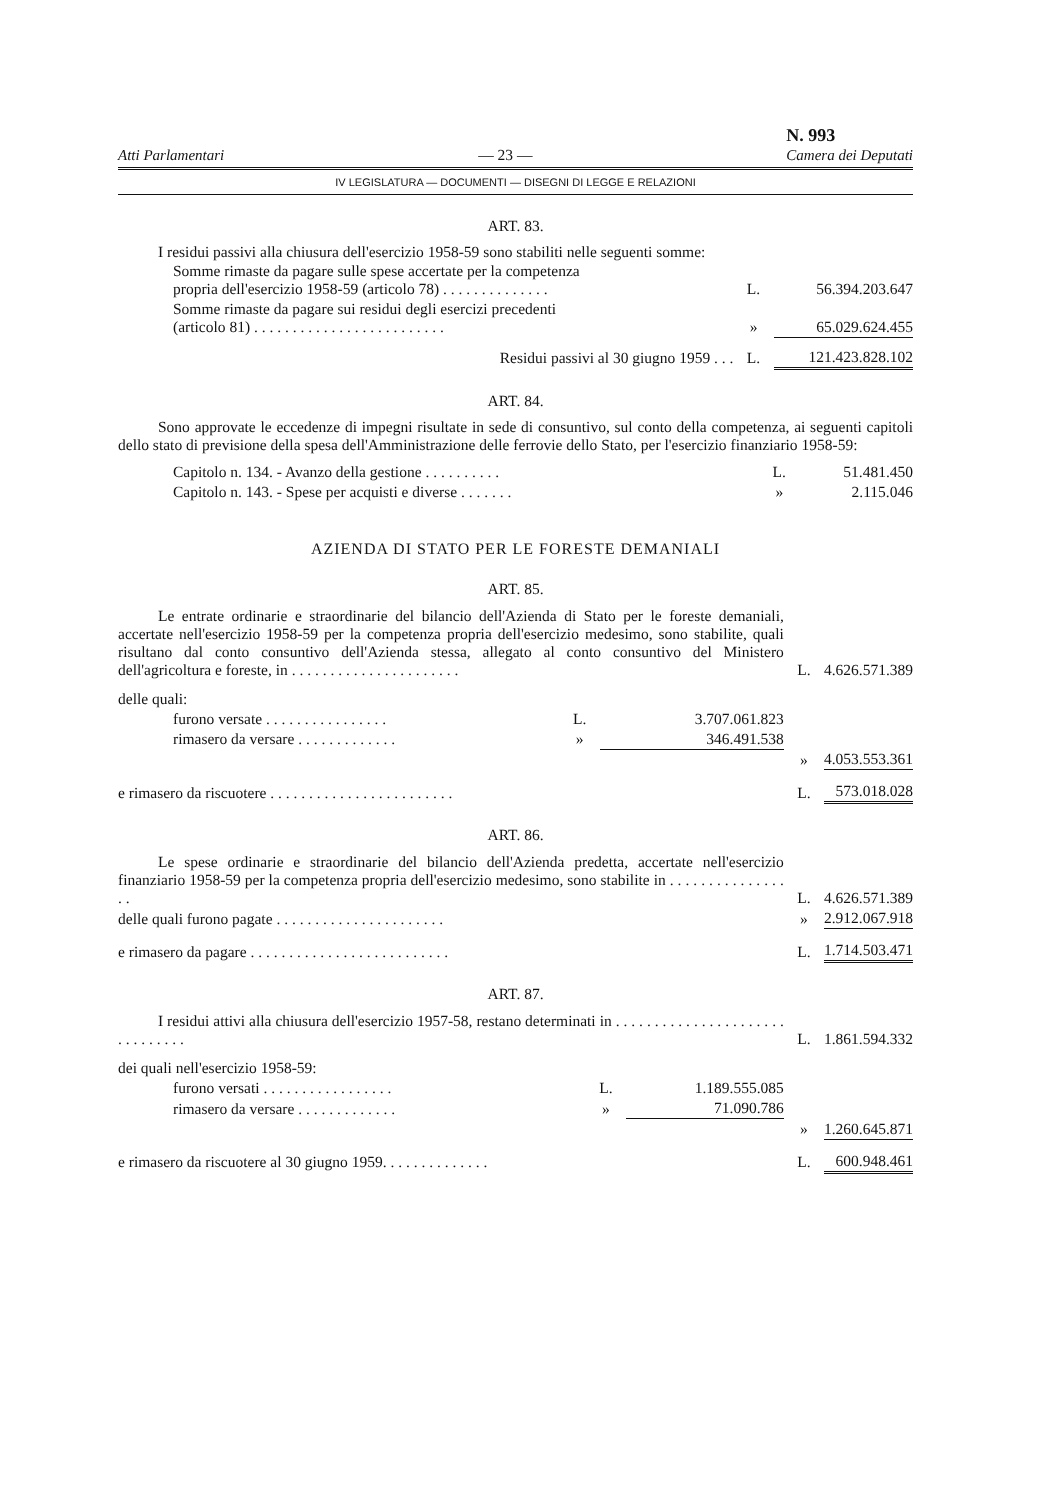Atti Parlamentari — 23 — N. 993
Camera dei Deputati
IV LEGISLATURA — DOCUMENTI — DISEGNI DI LEGGE E RELAZIONI
ART. 83.
I residui passivi alla chiusura dell'esercizio 1958-59 sono stabiliti nelle seguenti somme:
| Somme rimaste da pagare sulle spese accertate per la competenza propria dell'esercizio 1958-59 (articolo 78) . . . . . . . . . . . . . . | L. | 56.394.203.647 |
| Somme rimaste da pagare sui residui degli esercizi precedenti (articolo 81) . . . . . . . . . . . . . . . . . . . . . . . . . | » | 65.029.624.455 |
| Residui passivi al 30 giugno 1959 . . . | L. | 121.423.828.102 |
ART. 84.
Sono approvate le eccedenze di impegni risultate in sede di consuntivo, sul conto della competenza, ai seguenti capitoli dello stato di previsione della spesa dell'Amministrazione delle ferrovie dello Stato, per l'esercizio finanziario 1958-59:
| Capitolo n. 134. - Avanzo della gestione . . . . . . . . . . | L. | 51.481.450 |
| Capitolo n. 143. - Spese per acquisti e diverse . . . . . . . | » | 2.115.046 |
AZIENDA DI STATO PER LE FORESTE DEMANIALI
ART. 85.
| Le entrate ordinarie e straordinarie del bilancio dell'Azienda di Stato per le foreste demaniali, accertate nell'esercizio 1958-59 per la competenza propria dell'esercizio medesimo, sono stabilite, quali risultano dal conto consuntivo dell'Azienda stessa, allegato al conto consuntivo del Ministero dell'agricoltura e foreste, in . . . . . . . . . . . . . . . . . . . . . . | | | L. | 4.626.571.389 |
| delle quali: | | | | |
| furono versate . . . . . . . . . . . . . . . . | L. | 3.707.061.823 | | |
| rimasero da versare . . . . . . . . . . . . . | » | 346.491.538 | | |
| | | | » | 4.053.553.361 |
| e rimasero da riscuotere . . . . . . . . . . . . . . . . . . . . . . . . | | | L. | 573.018.028 |
ART. 86.
| Le spese ordinarie e straordinarie del bilancio dell'Azienda predetta, accertate nell'esercizio finanziario 1958-59 per la competenza propria dell'esercizio medesimo, sono stabilite in . . . . . . . . . . . . . . . . . | L. | 4.626.571.389 |
| delle quali furono pagate . . . . . . . . . . . . . . . . . . . . . . | » | 2.912.067.918 |
| e rimasero da pagare . . . . . . . . . . . . . . . . . . . . . . . . . . | L. | 1.714.503.471 |
ART. 87.
| I residui attivi alla chiusura dell'esercizio 1957-58, restano determinati in . . . . . . . . . . . . . . . . . . . . . . . . . . . . . . . | | | L. | 1.861.594.332 |
| dei quali nell'esercizio 1958-59: | | | | |
| furono versati . . . . . . . . . . . . . . . . . | L. | 1.189.555.085 | | |
| rimasero da versare . . . . . . . . . . . . . | » | 71.090.786 | | |
| | | | » | 1.260.645.871 |
| e rimasero da riscuotere al 30 giugno 1959. . . . . . . . . . . . . . | | | L. | 600.948.461 |